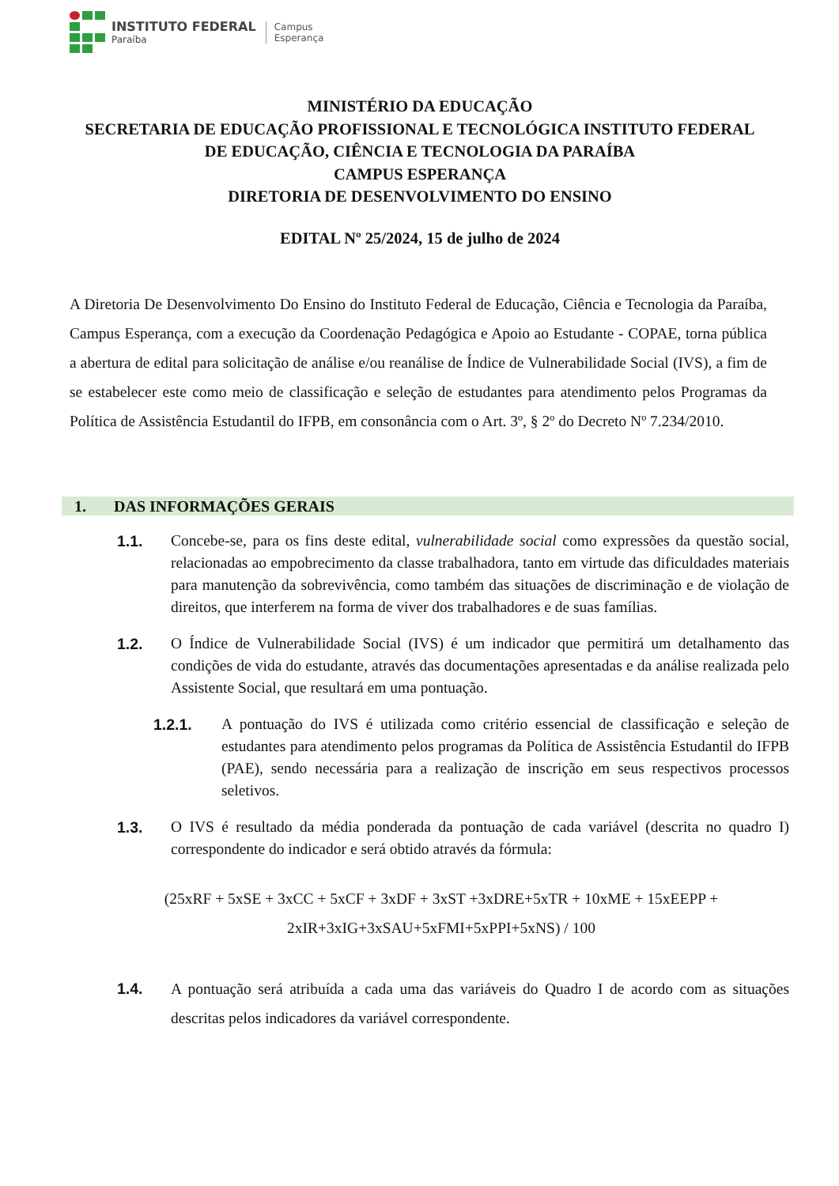INSTITUTO FEDERAL
Paraíba
Campus
Esperança
MINISTÉRIO DA EDUCAÇÃO
SECRETARIA DE EDUCAÇÃO PROFISSIONAL E TECNOLÓGICA INSTITUTO FEDERAL
DE EDUCAÇÃO, CIÊNCIA E TECNOLOGIA DA PARAÍBA
CAMPUS ESPERANÇA
DIRETORIA DE DESENVOLVIMENTO DO ENSINO
EDITAL Nº 25/2024, 15 de julho de 2024
A Diretoria De Desenvolvimento Do Ensino do Instituto Federal de Educação, Ciência e Tecnologia da Paraíba, Campus Esperança, com a execução da Coordenação Pedagógica e Apoio ao Estudante - COPAE, torna pública a abertura de edital para solicitação de análise e/ou reanálise de Índice de Vulnerabilidade Social (IVS), a fim de se estabelecer este como meio de classificação e seleção de estudantes para atendimento pelos Programas da Política de Assistência Estudantil do IFPB, em consonância com o Art. 3º, § 2º do Decreto Nº 7.234/2010.
1. DAS INFORMAÇÕES GERAIS
1.1. Concebe-se, para os fins deste edital, vulnerabilidade social como expressões da questão social, relacionadas ao empobrecimento da classe trabalhadora, tanto em virtude das dificuldades materiais para manutenção da sobrevivência, como também das situações de discriminação e de violação de direitos, que interferem na forma de viver dos trabalhadores e de suas famílias.
1.2. O Índice de Vulnerabilidade Social (IVS) é um indicador que permitirá um detalhamento das condições de vida do estudante, através das documentações apresentadas e da análise realizada pelo Assistente Social, que resultará em uma pontuação.
1.2.1. A pontuação do IVS é utilizada como critério essencial de classificação e seleção de estudantes para atendimento pelos programas da Política de Assistência Estudantil do IFPB (PAE), sendo necessária para a realização de inscrição em seus respectivos processos seletivos.
1.3. O IVS é resultado da média ponderada da pontuação de cada variável (descrita no quadro I) correspondente do indicador e será obtido através da fórmula:
(25xRF + 5xSE + 3xCC + 5xCF + 3xDF + 3xST +3xDRE+5xTR + 10xME + 15xEEPP +
2xIR+3xIG+3xSAU+5xFMI+5xPPI+5xNS) / 100
1.4. A pontuação será atribuída a cada uma das variáveis do Quadro I de acordo com as situações descritas pelos indicadores da variável correspondente.